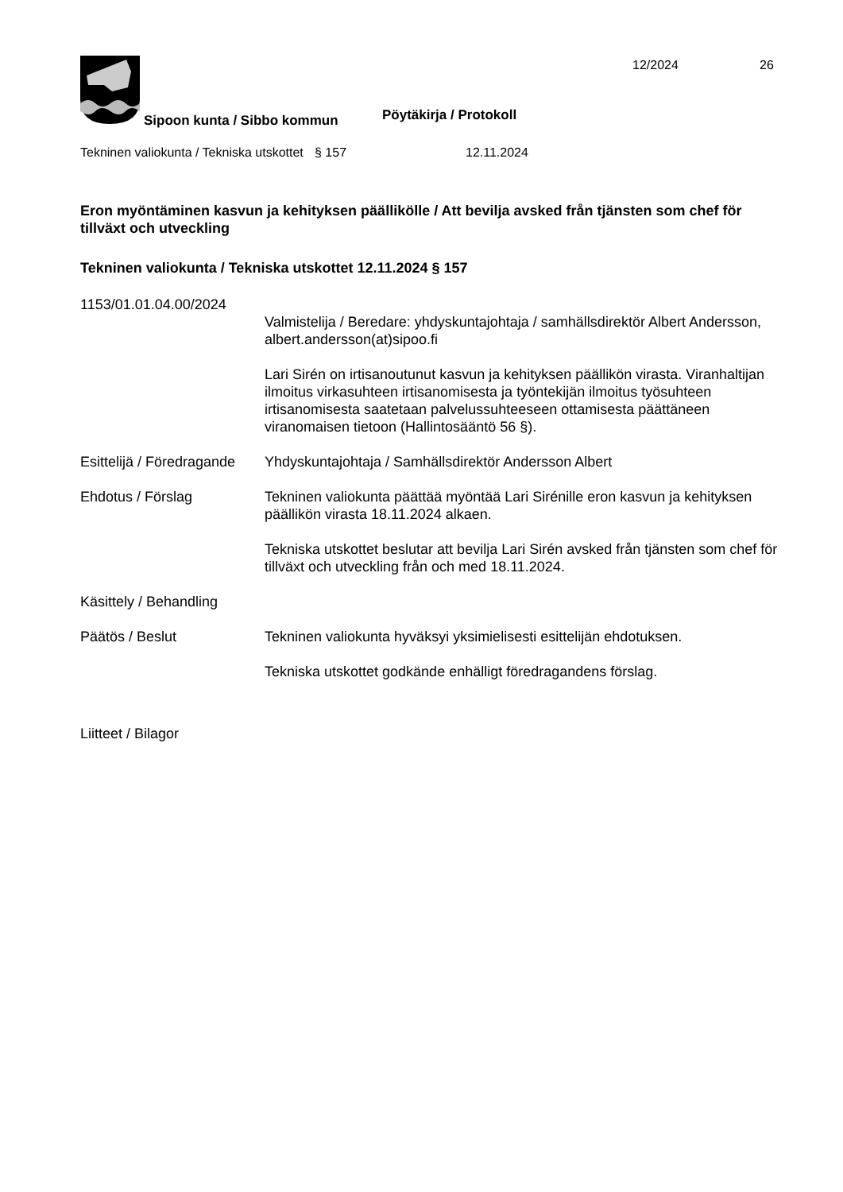12/2024 26
Pöytäkirja / Protokoll
Sipoon kunta / Sibbo kommun
Tekninen valiokunta / Tekniska utskottet
§ 157 12.11.2024
Eron myöntäminen kasvun ja kehityksen päällikölle / Att bevilja avsked från tjänsten som chef för tillväxt och utveckling
Tekninen valiokunta / Tekniska utskottet 12.11.2024 § 157
1153/01.01.04.00/2024
Valmistelija / Beredare: yhdyskuntajohtaja / samhällsdirektör Albert Andersson, albert.andersson(at)sipoo.fi
Lari Sirén on irtisanoutunut kasvun ja kehityksen päällikön virasta. Viranhaltijan ilmoitus virkasuhteen irtisanomisesta ja työntekijän ilmoitus työsuhteen irtisanomisesta saatetaan palvelussuhteeseen ottamisesta päättäneen viranomaisen tietoon (Hallintosääntö 56 §).
Esittelijä / Föredragande
Yhdyskuntajohtaja / Samhällsdirektör Andersson Albert
Ehdotus / Förslag Tekninen valiokunta päättää myöntää Lari Sirénille eron kasvun ja kehityksen päällikön virasta 18.11.2024 alkaen.
Tekniska utskottet beslutar att bevilja Lari Sirén avsked från tjänsten som chef för tillväxt och utveckling från och med 18.11.2024.
Käsittely / Behandling
Päätös / Beslut Tekninen valiokunta hyväksyi yksimielisesti esittelijän ehdotuksen.
Tekniska utskottet godkände enhälligt föredragandens förslag.
Liitteet / Bilagor